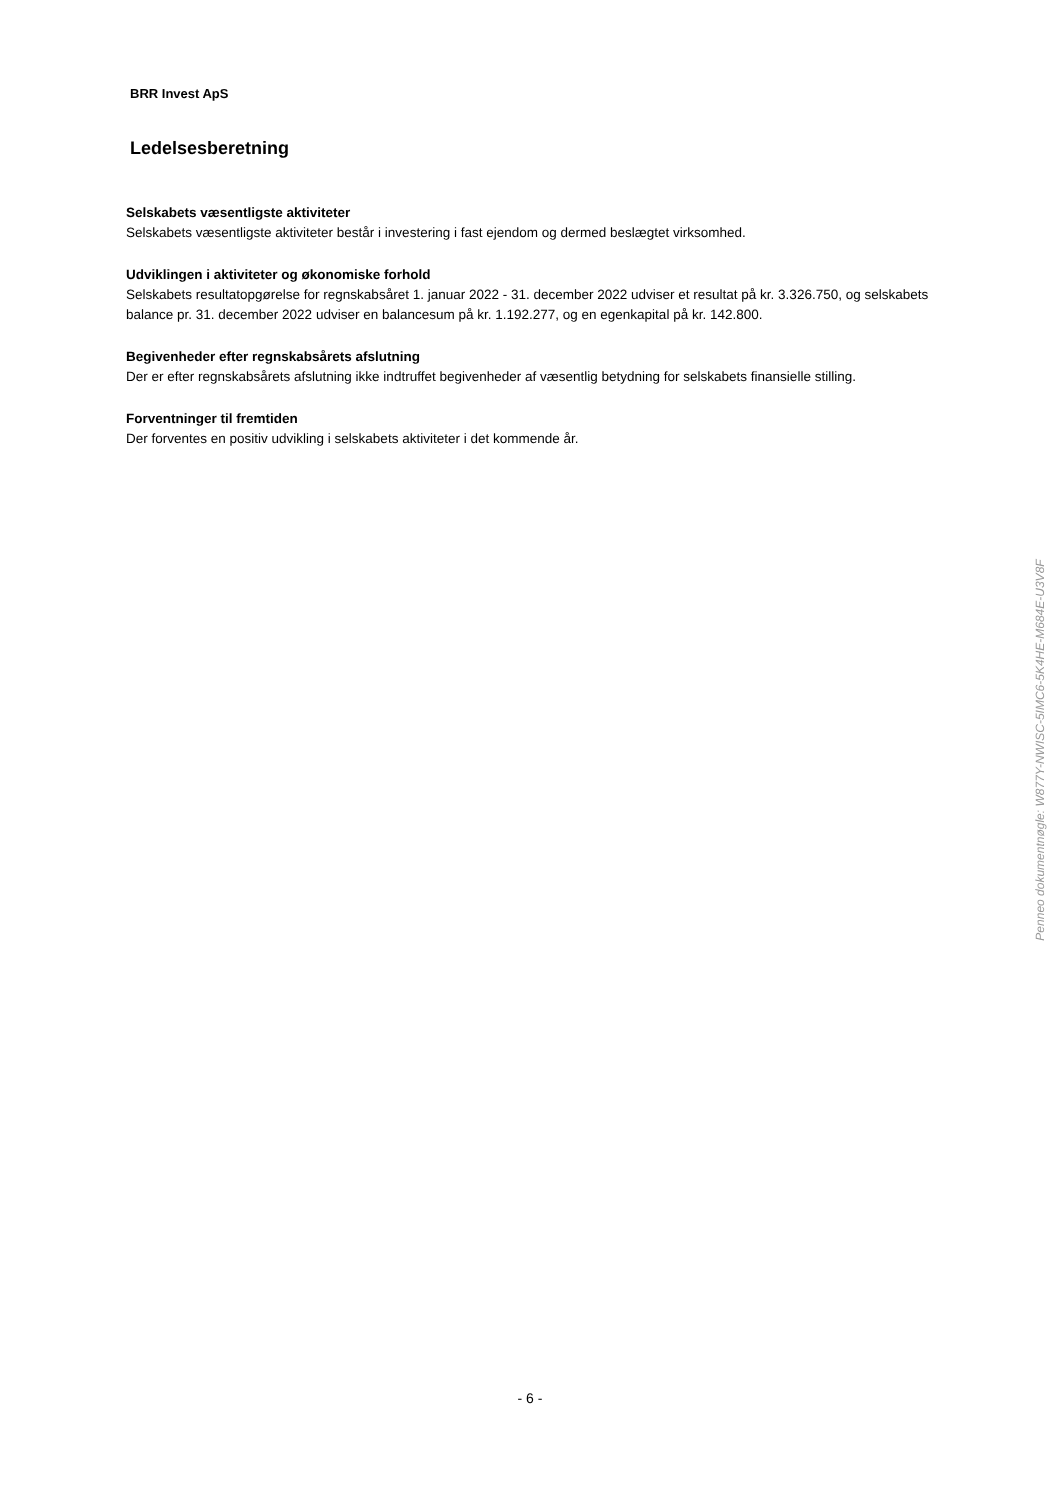BRR Invest ApS
Ledelsesberetning
Selskabets væsentligste aktiviteter
Selskabets væsentligste aktiviteter består i investering i fast ejendom og dermed beslægtet virksomhed.
Udviklingen i aktiviteter og økonomiske forhold
Selskabets resultatopgørelse for regnskabsåret 1. januar 2022 - 31. december 2022 udviser et resultat på kr. 3.326.750, og selskabets balance pr. 31. december 2022 udviser en balancesum på kr. 1.192.277, og en egenkapital på kr. 142.800.
Begivenheder efter regnskabsårets afslutning
Der er efter regnskabsårets afslutning ikke indtruffet begivenheder af væsentlig betydning for selskabets finansielle stilling.
Forventninger til fremtiden
Der forventes en positiv udvikling i selskabets aktiviteter i det kommende år.
Penneo dokumentnøgle: W877Y-NWISC-5IMC6-5K4HE-M684E-U3V8F
- 6 -